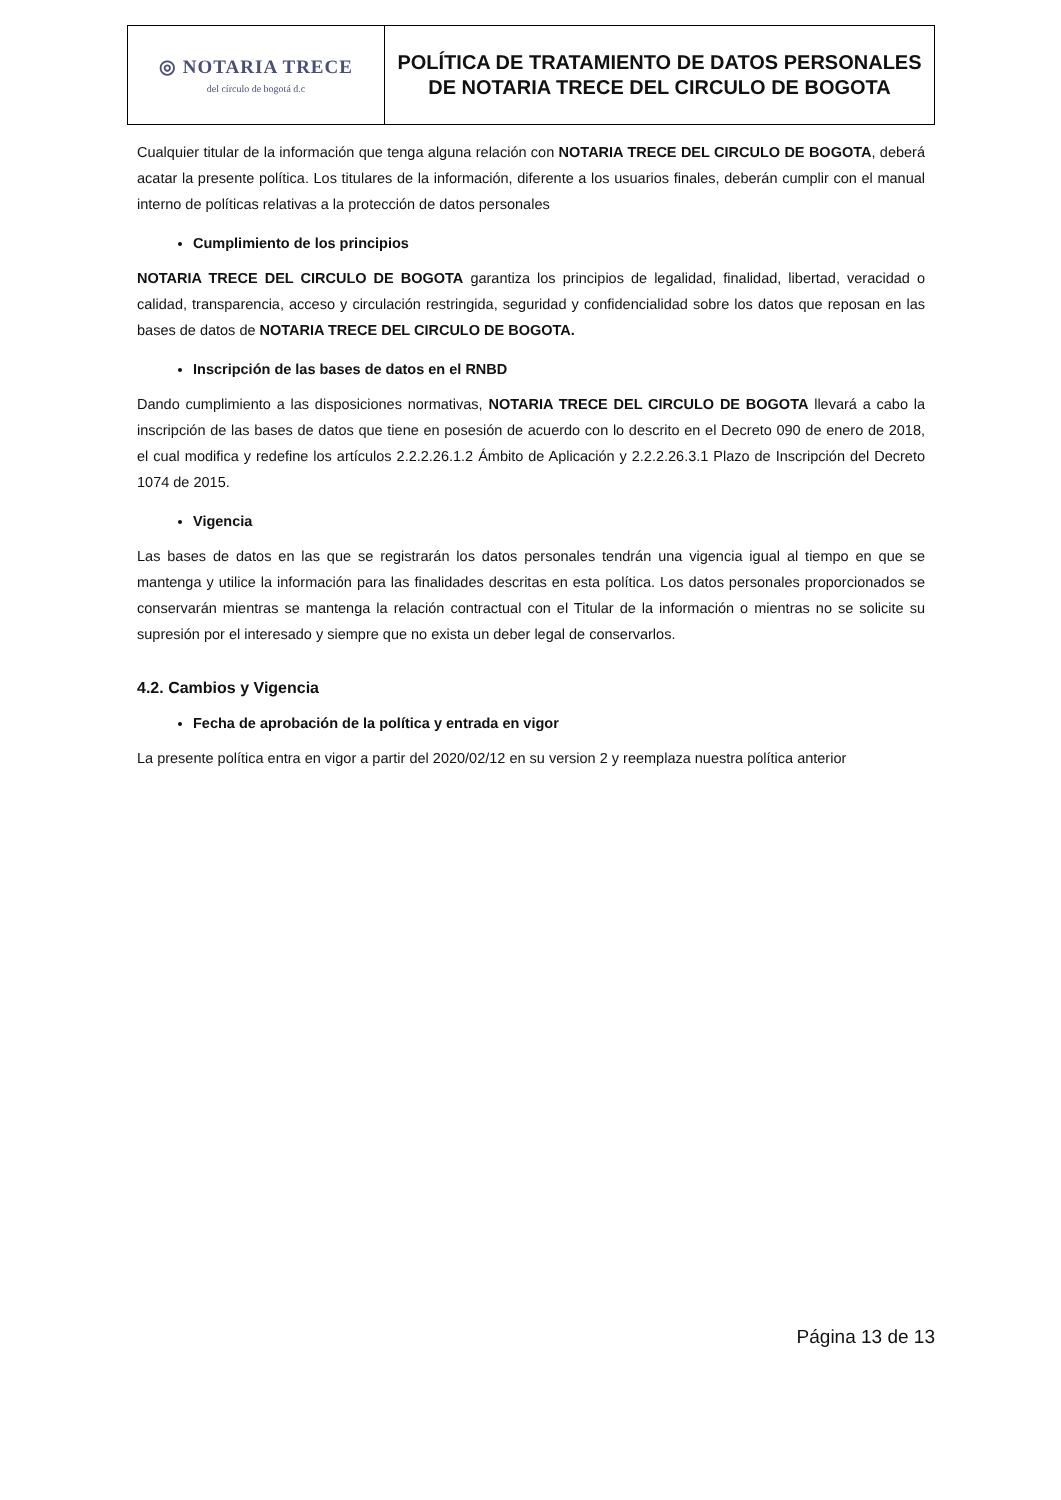| ◎ NOTARIA TRECE del círculo de bogotá d.c | POLÍTICA DE TRATAMIENTO DE DATOS PERSONALES DE NOTARIA TRECE DEL CIRCULO DE BOGOTA |
Cualquier titular de la información que tenga alguna relación con NOTARIA TRECE DEL CIRCULO DE BOGOTA, deberá acatar la presente política. Los titulares de la información, diferente a los usuarios finales, deberán cumplir con el manual interno de políticas relativas a la protección de datos personales
Cumplimiento de los principios
NOTARIA TRECE DEL CIRCULO DE BOGOTA garantiza los principios de legalidad, finalidad, libertad, veracidad o calidad, transparencia, acceso y circulación restringida, seguridad y confidencialidad sobre los datos que reposan en las bases de datos de NOTARIA TRECE DEL CIRCULO DE BOGOTA.
Inscripción de las bases de datos en el RNBD
Dando cumplimiento a las disposiciones normativas, NOTARIA TRECE DEL CIRCULO DE BOGOTA llevará a cabo la inscripción de las bases de datos que tiene en posesión de acuerdo con lo descrito en el Decreto 090 de enero de 2018, el cual modifica y redefine los artículos 2.2.2.26.1.2 Ámbito de Aplicación y 2.2.2.26.3.1 Plazo de Inscripción del Decreto 1074 de 2015.
Vigencia
Las bases de datos en las que se registrarán los datos personales tendrán una vigencia igual al tiempo en que se mantenga y utilice la información para las finalidades descritas en esta política. Los datos personales proporcionados se conservarán mientras se mantenga la relación contractual con el Titular de la información o mientras no se solicite su supresión por el interesado y siempre que no exista un deber legal de conservarlos.
4.2. Cambios y Vigencia
Fecha de aprobación de la política y entrada en vigor
La presente política entra en vigor a partir del 2020/02/12 en su version 2 y reemplaza nuestra política anterior
Página 13 de 13